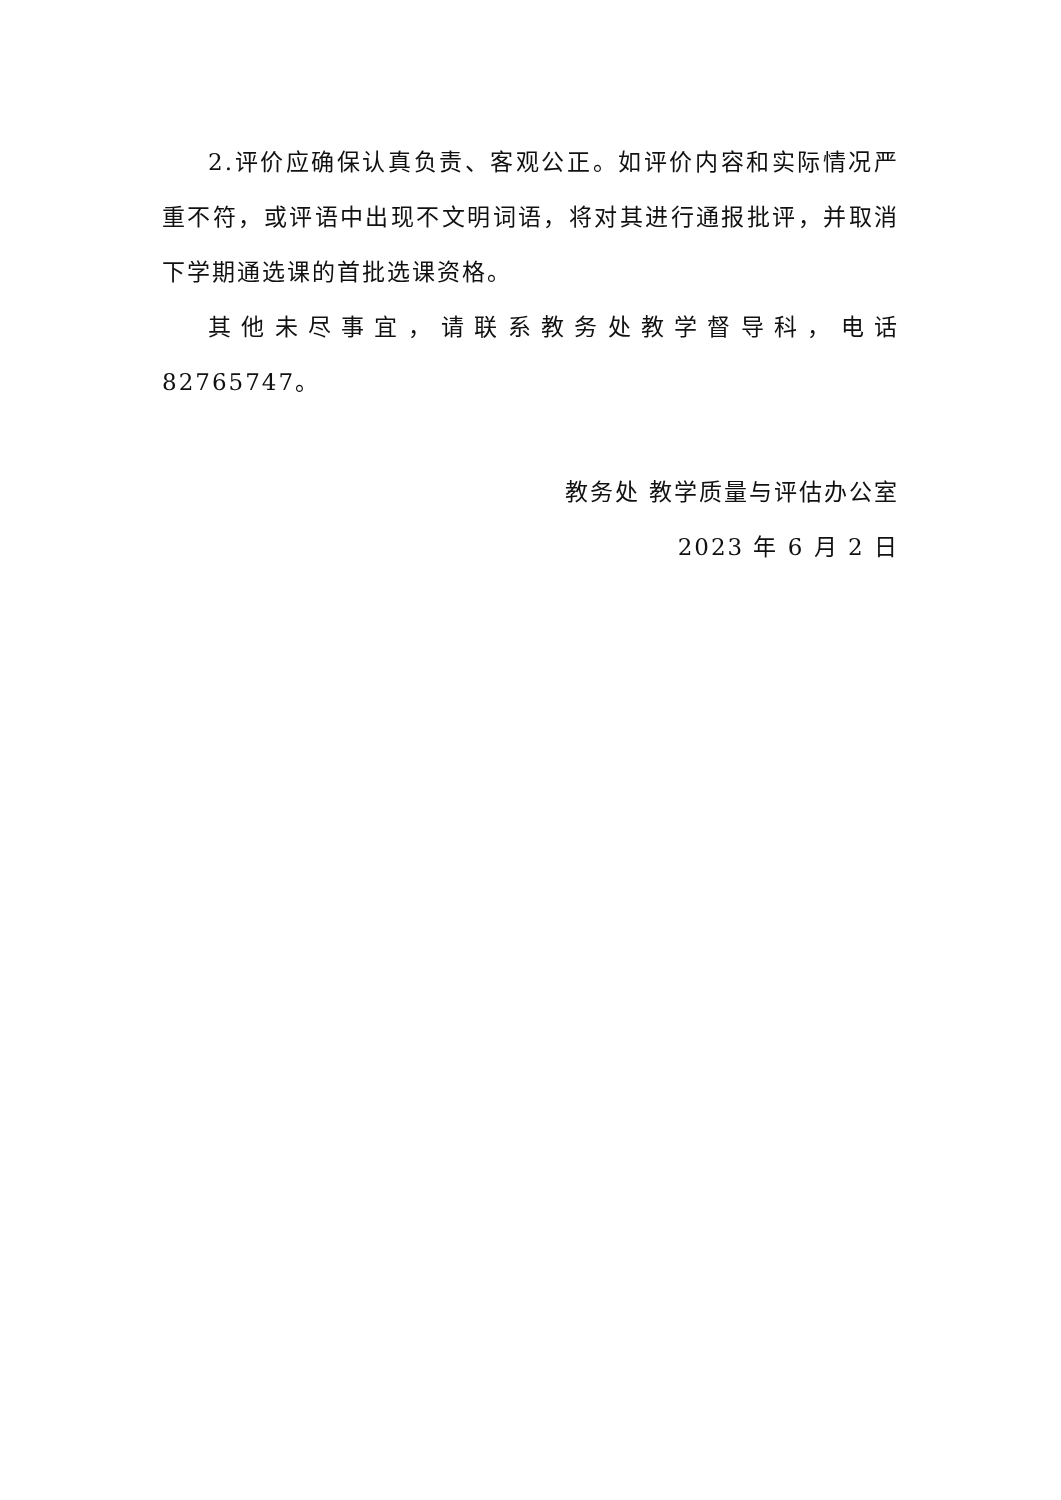2.评价应确保认真负责、客观公正。如评价内容和实际情况严重不符，或评语中出现不文明词语，将对其进行通报批评，并取消下学期通选课的首批选课资格。
其他未尽事宜，请联系教务处教学督导科，电话 82765747。
教务处 教学质量与评估办公室
2023 年 6 月 2 日